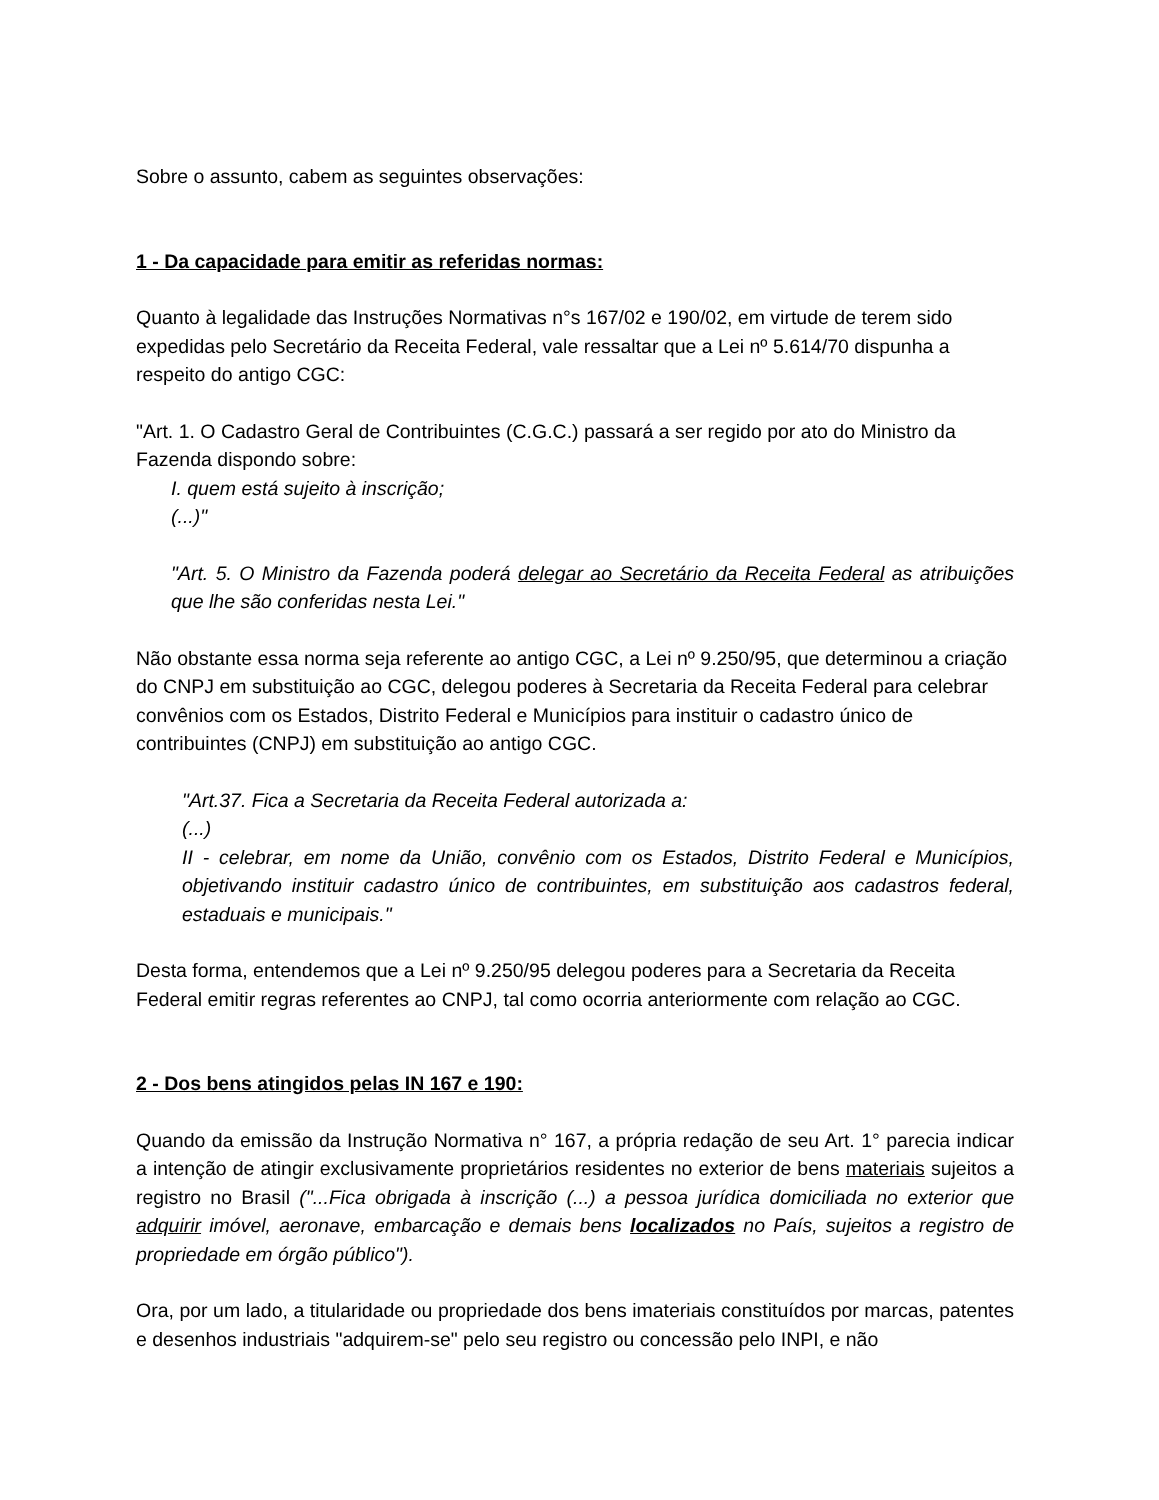Sobre o assunto, cabem as seguintes observações:
1 - Da capacidade para emitir as referidas normas:
Quanto à legalidade das Instruções Normativas n°s 167/02 e 190/02, em virtude de terem sido expedidas pelo Secretário da Receita Federal, vale ressaltar que a Lei nº 5.614/70 dispunha a respeito do antigo CGC:
"Art. 1. O Cadastro Geral de Contribuintes (C.G.C.) passará a ser regido por ato do Ministro da Fazenda dispondo sobre:
I. quem está sujeito à inscrição;
(...)"
"Art. 5. O Ministro da Fazenda poderá delegar ao Secretário da Receita Federal as atribuições que lhe são conferidas nesta Lei."
Não obstante essa norma seja referente ao antigo CGC, a Lei nº 9.250/95, que determinou a criação do CNPJ em substituição ao CGC, delegou poderes à Secretaria da Receita Federal para celebrar convênios com os Estados, Distrito Federal e Municípios para instituir o cadastro único de contribuintes (CNPJ) em substituição ao antigo CGC.
"Art.37. Fica a Secretaria da Receita Federal autorizada a:
(...)
II - celebrar, em nome da União, convênio com os Estados, Distrito Federal e Municípios, objetivando instituir cadastro único de contribuintes, em substituição aos cadastros federal, estaduais e municipais."
Desta forma, entendemos que a Lei nº 9.250/95 delegou poderes para a Secretaria da Receita Federal emitir regras referentes ao CNPJ, tal como ocorria anteriormente com relação ao CGC.
2 - Dos bens atingidos pelas IN 167 e 190:
Quando da emissão da Instrução Normativa n° 167, a própria redação de seu Art. 1° parecia indicar a intenção de atingir exclusivamente proprietários residentes no exterior de bens materiais sujeitos a registro no Brasil ("...Fica obrigada à inscrição (...) a pessoa jurídica domiciliada no exterior que adquirir imóvel, aeronave, embarcação e demais bens localizados no País, sujeitos a registro de propriedade em órgão público").
Ora, por um lado, a titularidade ou propriedade dos bens imateriais constituídos por marcas, patentes e desenhos industriais "adquirem-se" pelo seu registro ou concessão pelo INPI, e não